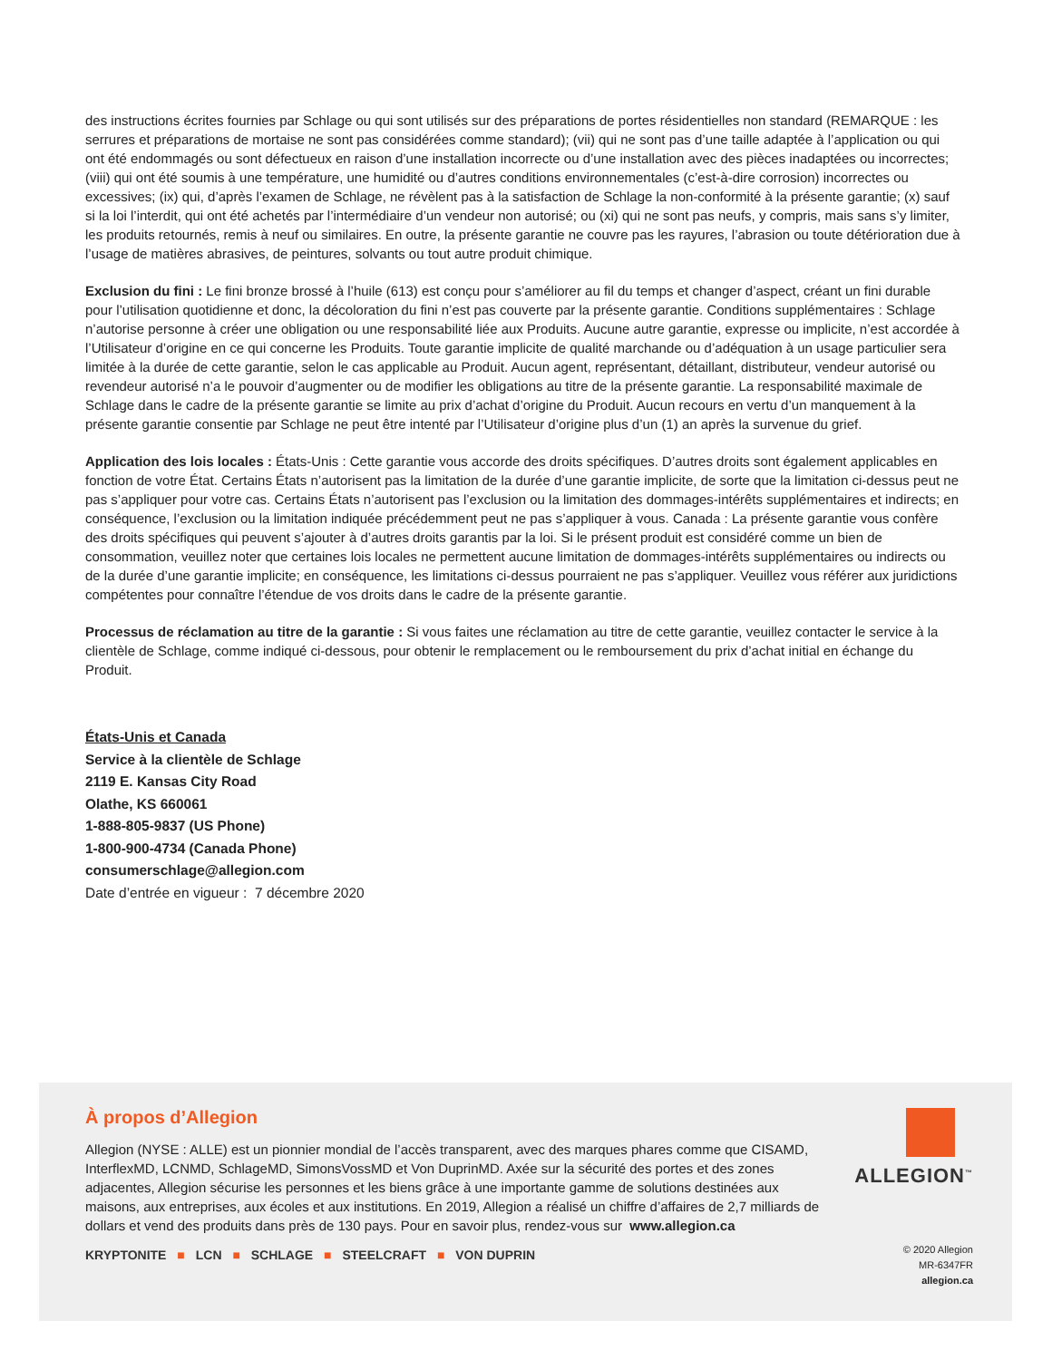des instructions écrites fournies par Schlage ou qui sont utilisés sur des préparations de portes résidentielles non standard (REMARQUE : les serrures et préparations de mortaise ne sont pas considérées comme standard); (vii) qui ne sont pas d’une taille adaptée à l’application ou qui ont été endommagés ou sont défectueux en raison d’une installation incorrecte ou d’une installation avec des pièces inadaptées ou incorrectes; (viii) qui ont été soumis à une température, une humidité ou d’autres conditions environnementales (c’est-à-dire corrosion) incorrectes ou excessives; (ix) qui, d’après l’examen de Schlage, ne révèlent pas à la satisfaction de Schlage la non-conformité à la présente garantie; (x) sauf si la loi l’interdit, qui ont été achetés par l’intermédiaire d’un vendeur non autorisé; ou (xi) qui ne sont pas neufs, y compris, mais sans s’y limiter, les produits retournés, remis à neuf ou similaires. En outre, la présente garantie ne couvre pas les rayures, l’abrasion ou toute détérioration due à l’usage de matières abrasives, de peintures, solvants ou tout autre produit chimique.
Exclusion du fini : Le fini bronze brossé à l’huile (613) est conçu pour s’améliorer au fil du temps et changer d’aspect, créant un fini durable pour l’utilisation quotidienne et donc, la décoloration du fini n’est pas couverte par la présente garantie. Conditions supplémentaires : Schlage n’autorise personne à créer une obligation ou une responsabilité liée aux Produits. Aucune autre garantie, expresse ou implicite, n’est accordée à l’Utilisateur d’origine en ce qui concerne les Produits. Toute garantie implicite de qualité marchande ou d’adéquation à un usage particulier sera limitée à la durée de cette garantie, selon le cas applicable au Produit. Aucun agent, représentant, détaillant, distributeur, vendeur autorisé ou revendeur autorisé n’a le pouvoir d’augmenter ou de modifier les obligations au titre de la présente garantie. La responsabilité maximale de Schlage dans le cadre de la présente garantie se limite au prix d’achat d’origine du Produit. Aucun recours en vertu d’un manquement à la présente garantie consentie par Schlage ne peut être intenté par l’Utilisateur d’origine plus d’un (1) an après la survenue du grief.
Application des lois locales : États-Unis : Cette garantie vous accorde des droits spécifiques. D’autres droits sont également applicables en fonction de votre État. Certains États n’autorisent pas la limitation de la durée d’une garantie implicite, de sorte que la limitation ci-dessus peut ne pas s’appliquer pour votre cas. Certains États n’autorisent pas l’exclusion ou la limitation des dommages-intérêts supplémentaires et indirects; en conséquence, l’exclusion ou la limitation indiquée précédemment peut ne pas s’appliquer à vous. Canada : La présente garantie vous confère des droits spécifiques qui peuvent s’ajouter à d’autres droits garantis par la loi. Si le présent produit est considéré comme un bien de consommation, veuillez noter que certaines lois locales ne permettent aucune limitation de dommages-intérêts supplémentaires ou indirects ou de la durée d’une garantie implicite; en conséquence, les limitations ci-dessus pourraient ne pas s’appliquer. Veuillez vous référer aux juridictions compétentes pour connaître l’étendue de vos droits dans le cadre de la présente garantie.
Processus de réclamation au titre de la garantie : Si vous faites une réclamation au titre de cette garantie, veuillez contacter le service à la clientèle de Schlage, comme indiqué ci-dessous, pour obtenir le remplacement ou le remboursement du prix d’achat initial en échange du Produit.
États-Unis et Canada
Service à la clientèle de Schlage
2119 E. Kansas City Road
Olathe, KS 660061
1-888-805-9837 (US Phone)
1-800-900-4734 (Canada Phone)
consumerschlage@allegion.com
Date d’entrée en vigueur : 7 décembre 2020
À propos d’Allegion
Allegion (NYSE : ALLE) est un pionnier mondial de l’accès transparent, avec des marques phares comme que CISAMD, InterflexMD, LCNMD, SchlageMD, SimonsVossMD et Von DuprinMD. Axée sur la sécurité des portes et des zones adjacentes, Allegion sécurise les personnes et les biens grâce à une importante gamme de solutions destinées aux maisons, aux entreprises, aux écoles et aux institutions. En 2019, Allegion a réalisé un chiffre d’affaires de 2,7 milliards de dollars et vend des produits dans près de 130 pays. Pour en savoir plus, rendez-vous sur www.allegion.ca
KRYPTONITE ■ LCN ■ SCHLAGE ■ STEELCRAFT ■ VON DUPRIN
ALLEGION<sup>™</sup>
© 2020 Allegion
MR-6347FR
allegion.ca